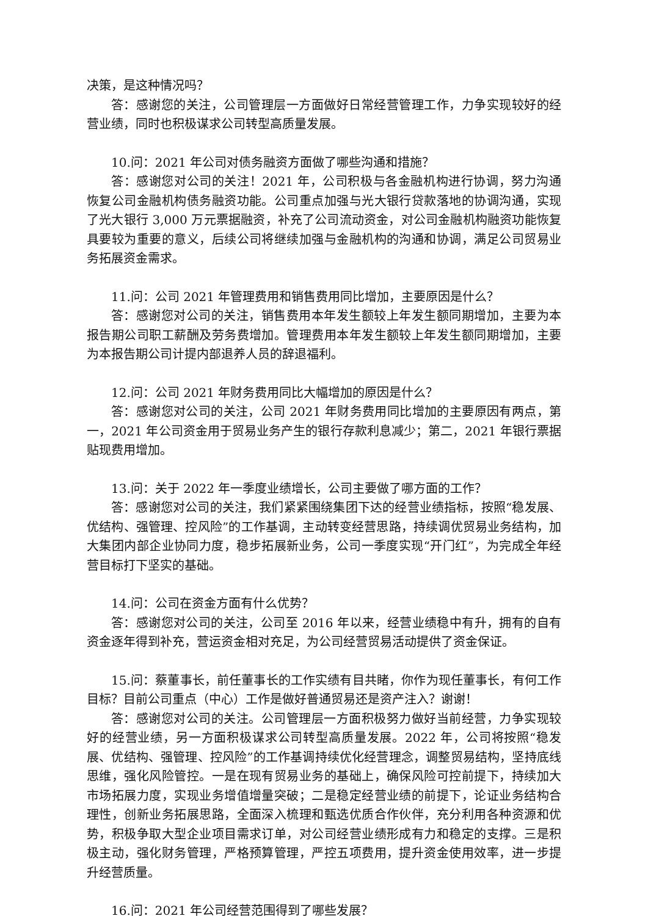决策，是这种情况吗？
答：感谢您的关注，公司管理层一方面做好日常经营管理工作，力争实现较好的经营业绩，同时也积极谋求公司转型高质量发展。
10.问：2021 年公司对债务融资方面做了哪些沟通和措施？
答：感谢您对公司的关注！2021 年，公司积极与各金融机构进行协调，努力沟通恢复公司金融机构债务融资功能。公司重点加强与光大银行贷款落地的协调沟通，实现了光大银行 3,000 万元票据融资，补充了公司流动资金，对公司金融机构融资功能恢复具要较为重要的意义，后续公司将继续加强与金融机构的沟通和协调，满足公司贸易业务拓展资金需求。
11.问：公司 2021 年管理费用和销售费用同比增加，主要原因是什么？
答：感谢您对公司的关注，销售费用本年发生额较上年发生额同期增加，主要为本报告期公司职工薪酬及劳务费增加。管理费用本年发生额较上年发生额同期增加，主要为本报告期公司计提内部退养人员的辞退福利。
12.问：公司 2021 年财务费用同比大幅增加的原因是什么？
答：感谢您对公司的关注，公司 2021 年财务费用同比增加的主要原因有两点，第一，2021 年公司资金用于贸易业务产生的银行存款利息减少；第二，2021 年银行票据贴现费用增加。
13.问：关于 2022 年一季度业绩增长，公司主要做了哪方面的工作？
答：感谢您对公司的关注，我们紧紧围绕集团下达的经营业绩指标，按照“稳发展、优结构、强管理、控风险”的工作基调，主动转变经营思路，持续调优贸易业务结构，加大集团内部企业协同力度，稳步拓展新业务，公司一季度实现“开门红”，为完成全年经营目标打下坚实的基础。
14.问：公司在资金方面有什么优势？
答：感谢您对公司的关注，公司至 2016 年以来，经营业绩稳中有升，拥有的自有资金逐年得到补充，营运资金相对充足，为公司经营贸易活动提供了资金保证。
15.问：蔡董事长，前任董事长的工作实绩有目共睹，你作为现任董事长，有何工作目标？目前公司重点（中心）工作是做好普通贸易还是资产注入？谢谢！
答：感谢您对公司的关注。公司管理层一方面积极努力做好当前经营，力争实现较好的经营业绩，另一方面积极谋求公司转型高质量发展。2022 年，公司将按照“稳发展、优结构、强管理、控风险”的工作基调持续优化经营理念，调整贸易结构，坚持底线思维，强化风险管控。一是在现有贸易业务的基础上，确保风险可控前提下，持续加大市场拓展力度，实现业务增值增量突破；二是稳定经营业绩的前提下，论证业务结构合理性，创新业务拓展思路，全面深入梳理和甄选优质合作伙伴，充分利用各种资源和优势，积极争取大型企业项目需求订单，对公司经营业绩形成有力和稳定的支撑。三是积极主动，强化财务管理，严格预算管理，严控五项费用，提升资金使用效率，进一步提升经营质量。
16.问：2021 年公司经营范围得到了哪些发展？